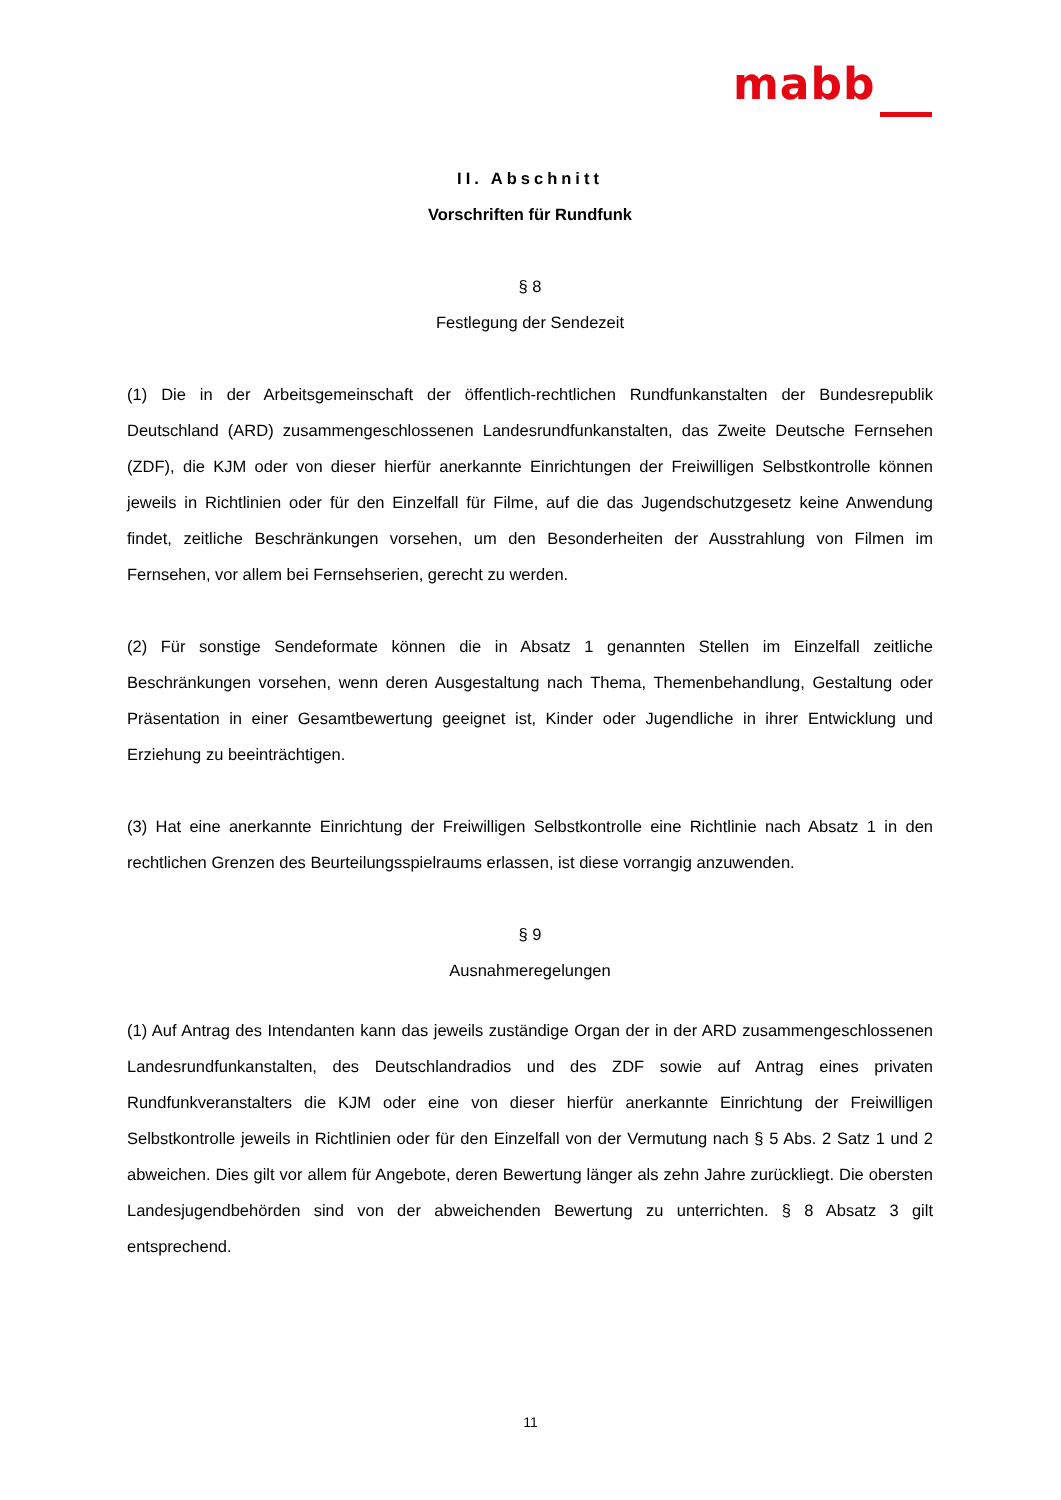mabb
II. Abschnitt
Vorschriften für Rundfunk
§ 8
Festlegung der Sendezeit
(1) Die in der Arbeitsgemeinschaft der öffentlich-rechtlichen Rundfunkanstalten der Bundesrepublik Deutschland (ARD) zusammengeschlossenen Landesrundfunkanstalten, das Zweite Deutsche Fernsehen (ZDF), die KJM oder von dieser hierfür anerkannte Einrichtungen der Freiwilligen Selbstkontrolle können jeweils in Richtlinien oder für den Einzelfall für Filme, auf die das Jugendschutzgesetz keine Anwendung findet, zeitliche Beschränkungen vorsehen, um den Besonderheiten der Ausstrahlung von Filmen im Fernsehen, vor allem bei Fernsehserien, gerecht zu werden.
(2) Für sonstige Sendeformate können die in Absatz 1 genannten Stellen im Einzelfall zeitliche Beschränkungen vorsehen, wenn deren Ausgestaltung nach Thema, Themenbehandlung, Gestaltung oder Präsentation in einer Gesamtbewertung geeignet ist, Kinder oder Jugendliche in ihrer Entwicklung und Erziehung zu beeinträchtigen.
(3) Hat eine anerkannte Einrichtung der Freiwilligen Selbstkontrolle eine Richtlinie nach Absatz 1 in den rechtlichen Grenzen des Beurteilungsspielraums erlassen, ist diese vorrangig anzuwenden.
§ 9
Ausnahmeregelungen
(1) Auf Antrag des Intendanten kann das jeweils zuständige Organ der in der ARD zusammengeschlossenen Landesrundfunkanstalten, des Deutschlandradios und des ZDF sowie auf Antrag eines privaten Rundfunkveranstalters die KJM oder eine von dieser hierfür anerkannte Einrichtung der Freiwilligen Selbstkontrolle jeweils in Richtlinien oder für den Einzelfall von der Vermutung nach § 5 Abs. 2 Satz 1 und 2 abweichen. Dies gilt vor allem für Angebote, deren Bewertung länger als zehn Jahre zurückliegt. Die obersten Landesjugendbehörden sind von der abweichenden Bewertung zu unterrichten. § 8 Absatz 3 gilt entsprechend.
11